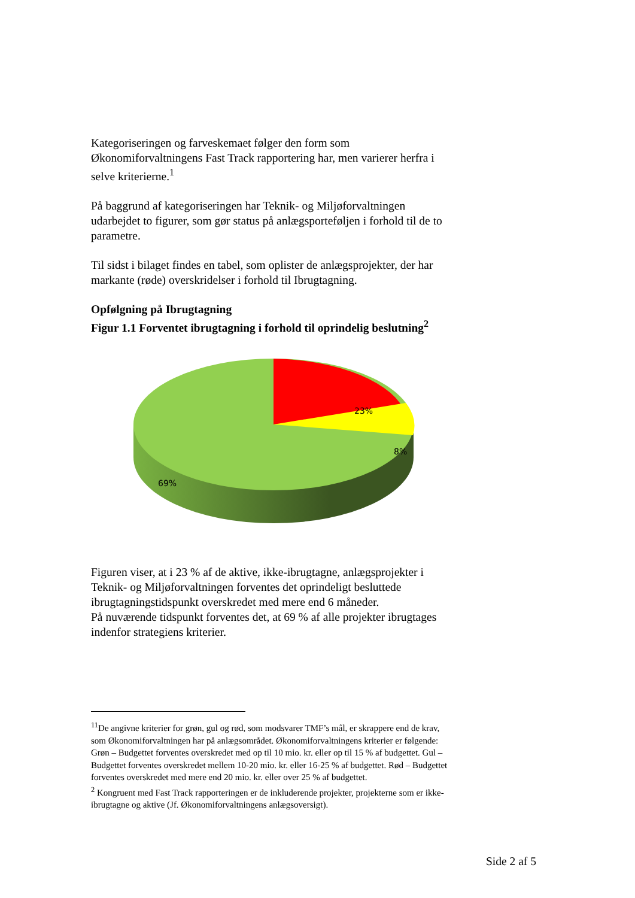Kategoriseringen og farveskemaet følger den form som Økonomiforvaltningens Fast Track rapportering har, men varierer herfra i selve kriterierne.<sup>1</sup>
På baggrund af kategoriseringen har Teknik- og Miljøforvaltningen udarbejdet to figurer, som gør status på anlægsporteføljen i forhold til de to parametre.
Til sidst i bilaget findes en tabel, som oplister de anlægsprojekter, der har markante (røde) overskridelser i forhold til Ibrugtagning.
Opfølgning på Ibrugtagning
Figur 1.1 Forventet ibrugtagning i forhold til oprindelig beslutning<sup>2</sup>
23%
8%
69%
Figuren viser, at i 23 % af de aktive, ikke-ibrugtagne, anlægsprojekter i Teknik- og Miljøforvaltningen forventes det oprindeligt besluttede ibrugtagningstidspunkt overskredet med mere end 6 måneder.
På nuværende tidspunkt forventes det, at 69 % af alle projekter ibrugtages indenfor strategiens kriterier.
<sup>11</sup> De angivne kriterier for grøn, gul og rød, som modsvarer TMF’s mål, er skrappere end de krav, som Økonomiforvaltningen har på anlægsområdet. Økonomiforvaltningens kriterier er følgende: Grøn – Budgettet forventes overskredet med op til 10 mio. kr. eller op til 15 % af budgettet. Gul – Budgettet forventes overskredet mellem 10-20 mio. kr. eller 16-25 % af budgettet. Rød – Budgettet forventes overskredet med mere end 20 mio. kr. eller over 25 % af budgettet.
<sup>2</sup> Kongruent med Fast Track rapporteringen er de inkluderende projekter, projekterne som er ikke-ibrugtagne og aktive (Jf. Økonomiforvaltningens anlægsoversigt).
Side 2 af 5